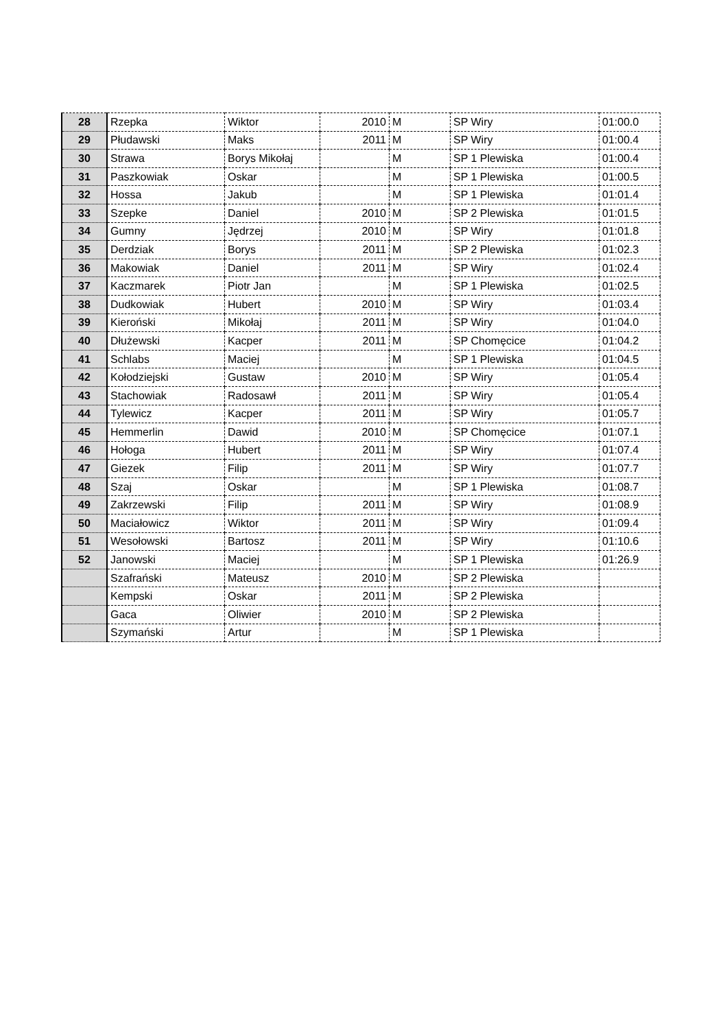| 28 | Rzepka | Wiktor | 2010 | M | SP Wiry | 01:00.0 |
| 29 | Płudawski | Maks | 2011 | M | SP Wiry | 01:00.4 |
| 30 | Strawa | Borys Mikołaj | | M | SP 1 Plewiska | 01:00.4 |
| 31 | Paszkowiak | Oskar | | M | SP 1 Plewiska | 01:00.5 |
| 32 | Hossa | Jakub | | M | SP 1 Plewiska | 01:01.4 |
| 33 | Szepke | Daniel | 2010 | M | SP 2 Plewiska | 01:01.5 |
| 34 | Gumny | Jędrzej | 2010 | M | SP Wiry | 01:01.8 |
| 35 | Derdziak | Borys | 2011 | M | SP 2 Plewiska | 01:02.3 |
| 36 | Makowiak | Daniel | 2011 | M | SP Wiry | 01:02.4 |
| 37 | Kaczmarek | Piotr Jan | | M | SP 1 Plewiska | 01:02.5 |
| 38 | Dudkowiak | Hubert | 2010 | M | SP Wiry | 01:03.4 |
| 39 | Kieroński | Mikołaj | 2011 | M | SP Wiry | 01:04.0 |
| 40 | Dłużewski | Kacper | 2011 | M | SP Chomęcice | 01:04.2 |
| 41 | Schlabs | Maciej | | M | SP 1 Plewiska | 01:04.5 |
| 42 | Kołodziejski | Gustaw | 2010 | M | SP Wiry | 01:05.4 |
| 43 | Stachowiak | Radosawł | 2011 | M | SP Wiry | 01:05.4 |
| 44 | Tylewicz | Kacper | 2011 | M | SP Wiry | 01:05.7 |
| 45 | Hemmerlin | Dawid | 2010 | M | SP Chomęcice | 01:07.1 |
| 46 | Hołoga | Hubert | 2011 | M | SP Wiry | 01:07.4 |
| 47 | Giezek | Filip | 2011 | M | SP Wiry | 01:07.7 |
| 48 | Szaj | Oskar | | M | SP 1 Plewiska | 01:08.7 |
| 49 | Zakrzewski | Filip | 2011 | M | SP Wiry | 01:08.9 |
| 50 | Maciałowicz | Wiktor | 2011 | M | SP Wiry | 01:09.4 |
| 51 | Wesołowski | Bartosz | 2011 | M | SP Wiry | 01:10.6 |
| 52 | Janowski | Maciej | | M | SP 1 Plewiska | 01:26.9 |
| | Szafrański | Mateusz | 2010 | M | SP 2 Plewiska | |
| | Kempski | Oskar | 2011 | M | SP 2 Plewiska | |
| | Gaca | Oliwier | 2010 | M | SP 2 Plewiska | |
| | Szymański | Artur | | M | SP 1 Plewiska | |